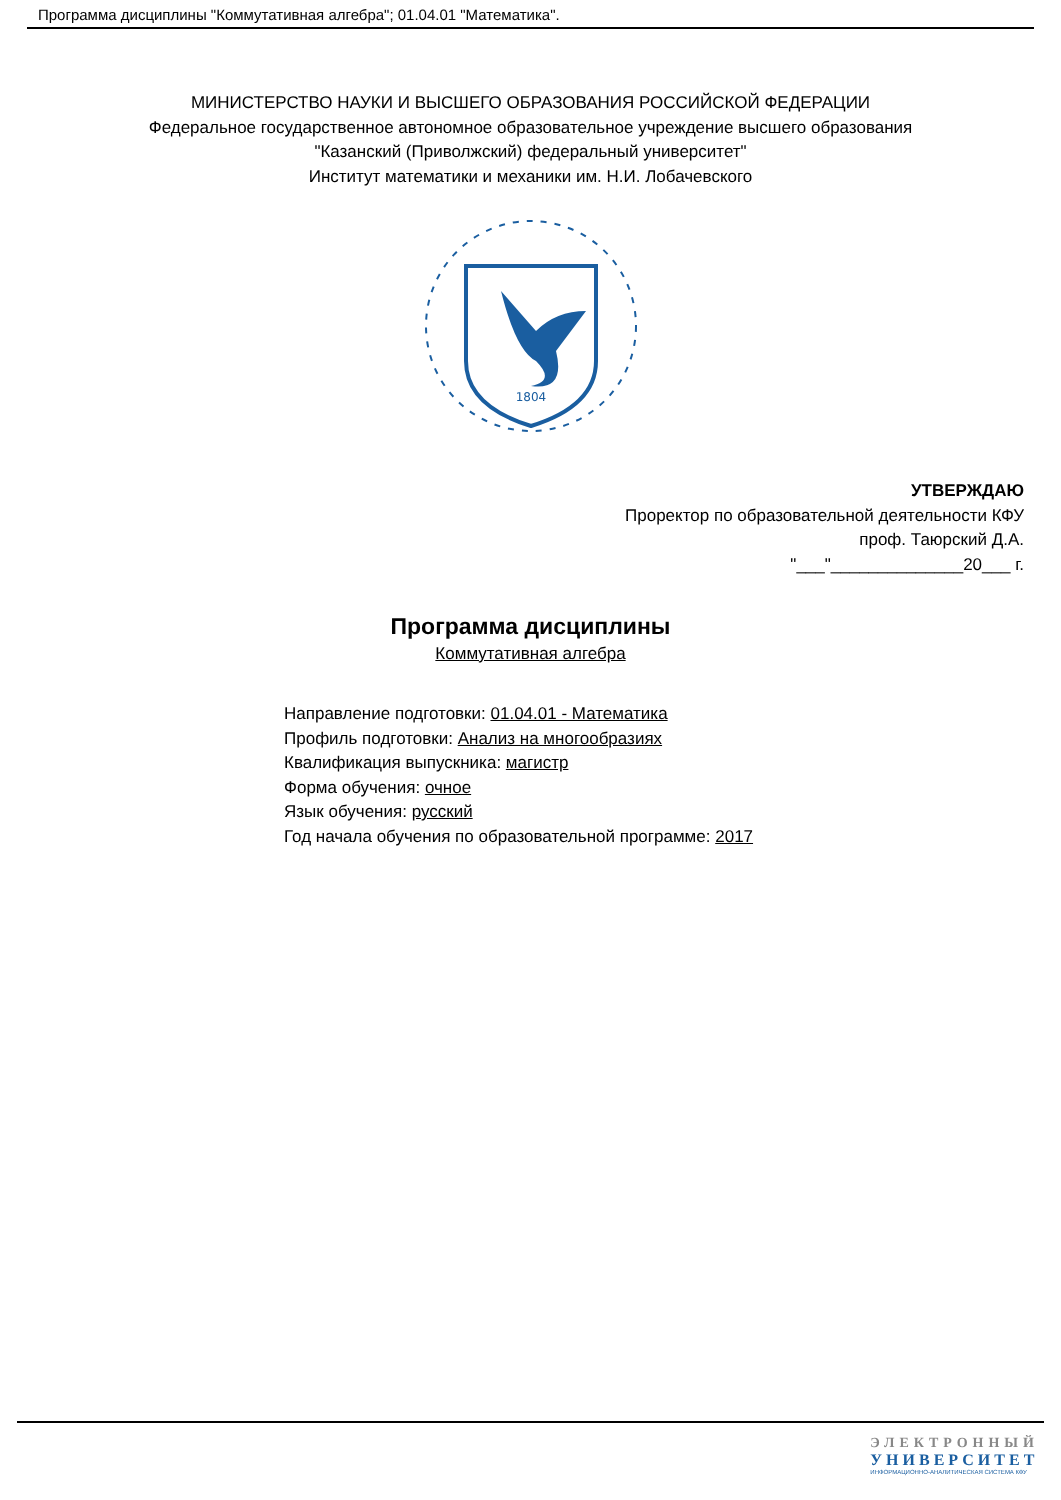Программа дисциплины "Коммутативная алгебра"; 01.04.01 "Математика".
МИНИСТЕРСТВО НАУКИ И ВЫСШЕГО ОБРАЗОВАНИЯ РОССИЙСКОЙ ФЕДЕРАЦИИ
Федеральное государственное автономное образовательное учреждение высшего образования
"Казанский (Приволжский) федеральный университет"
Институт математики и механики им. Н.И. Лобачевского
1804
УТВЕРЖДАЮ
Проректор по образовательной деятельности КФУ
проф. Таюрский Д.А.
"___"______________20___ г.
Программа дисциплины
Коммутативная алгебра
Направление подготовки: 01.04.01 - Математика
Профиль подготовки: Анализ на многообразиях
Квалификация выпускника: магистр
Форма обучения: очное
Язык обучения: русский
Год начала обучения по образовательной программе: 2017
ЭЛЕКТРОННЫЙ
УНИВЕРСИТЕТ
ИНФОРМАЦИОННО-АНАЛИТИЧЕСКАЯ СИСТЕМА КФУ